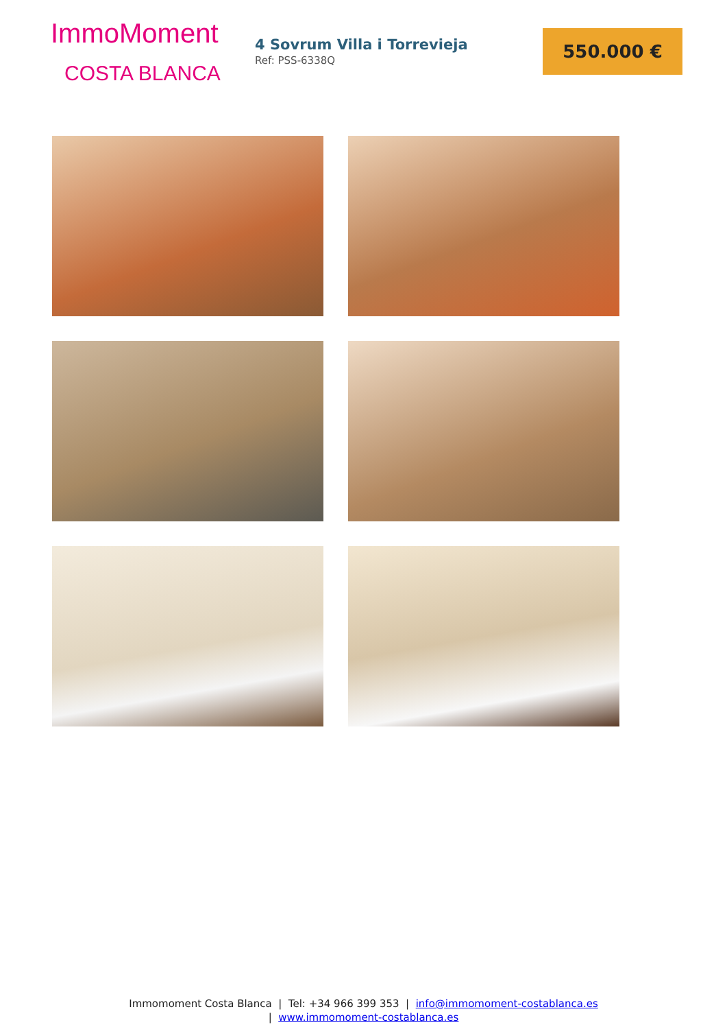ImmoMoment
COSTA BLANCA
4 Sovrum Villa i Torrevieja
Ref: PSS-6338Q
550.000 €
Immomoment Costa Blanca | Tel: +34 966 399 353 | info@immomoment-costablanca.es
| www.immomoment-costablanca.es